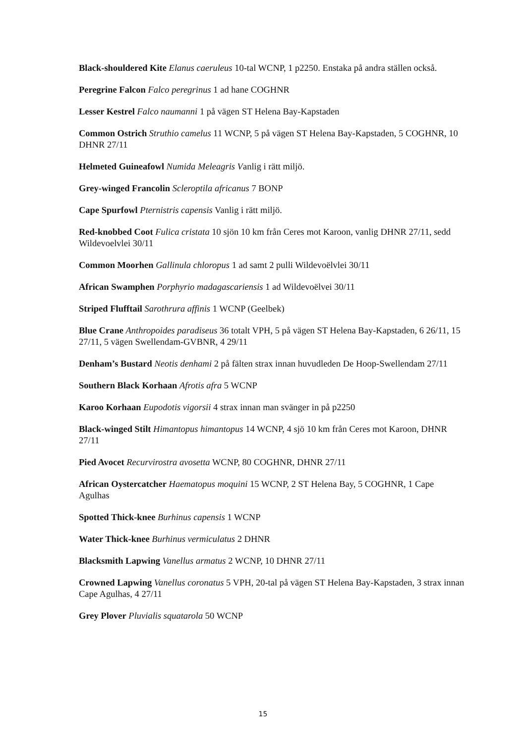Black-shouldered Kite Elanus caeruleus 10-tal WCNP, 1 p2250. Enstaka på andra ställen också.
Peregrine Falcon Falco peregrinus 1 ad hane COGHNR
Lesser Kestrel Falco naumanni 1 på vägen ST Helena Bay-Kapstaden
Common Ostrich Struthio camelus 11 WCNP, 5 på vägen ST Helena Bay-Kapstaden, 5 COGHNR, 10 DHNR 27/11
Helmeted Guineafowl Numida Meleagris Vanlig i rätt miljö.
Grey-winged Francolin Scleroptila africanus 7 BONP
Cape Spurfowl Pternistris capensis Vanlig i rätt miljö.
Red-knobbed Coot Fulica cristata 10 sjön 10 km från Ceres mot Karoon, vanlig DHNR 27/11, sedd Wildevoelvlei 30/11
Common Moorhen Gallinula chloropus 1 ad samt 2 pulli Wildevoëlvlei 30/11
African Swamphen Porphyrio madagascariensis 1 ad Wildevoëlvei 30/11
Striped Flufftail Sarothrura affinis 1 WCNP (Geelbek)
Blue Crane Anthropoides paradiseus 36 totalt VPH, 5 på vägen ST Helena Bay-Kapstaden, 6 26/11, 15 27/11, 5 vägen Swellendam-GVBNR, 4 29/11
Denham’s Bustard Neotis denhami 2 på fälten strax innan huvudleden De Hoop-Swellendam 27/11
Southern Black Korhaan Afrotis afra 5 WCNP
Karoo Korhaan Eupodotis vigorsii 4 strax innan man svänger in på p2250
Black-winged Stilt Himantopus himantopus 14 WCNP, 4 sjö 10 km från Ceres mot Karoon, DHNR 27/11
Pied Avocet Recurvirostra avosetta WCNP, 80 COGHNR, DHNR 27/11
African Oystercatcher Haematopus moquini 15 WCNP, 2 ST Helena Bay, 5 COGHNR, 1 Cape Agulhas
Spotted Thick-knee Burhinus capensis 1 WCNP
Water Thick-knee Burhinus vermiculatus 2 DHNR
Blacksmith Lapwing Vanellus armatus 2 WCNP, 10 DHNR 27/11
Crowned Lapwing Vanellus coronatus 5 VPH, 20-tal på vägen ST Helena Bay-Kapstaden, 3 strax innan Cape Agulhas, 4 27/11
Grey Plover Pluvialis squatarola 50 WCNP
15